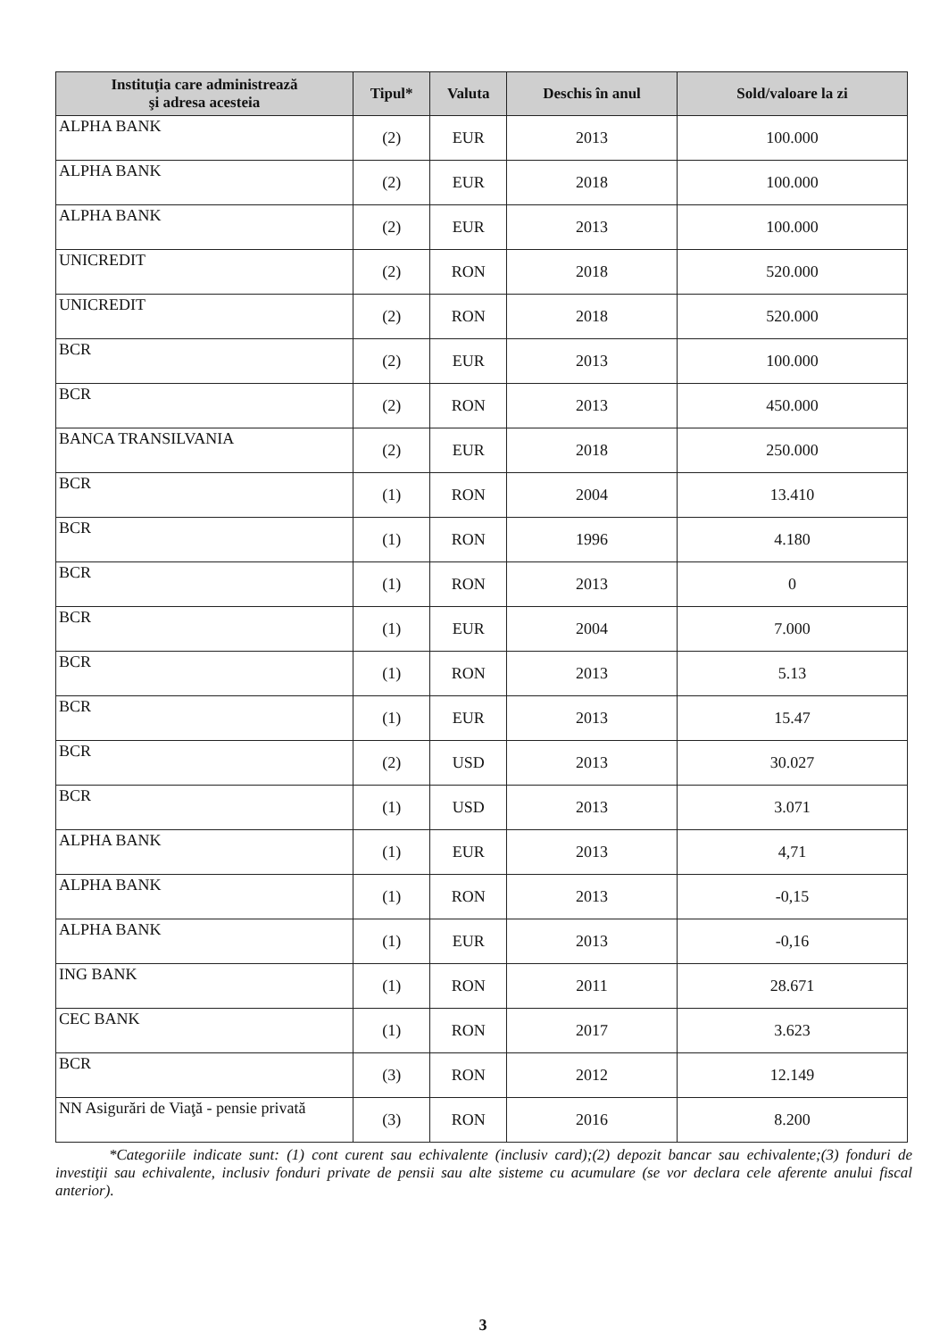| Instituţia care administrează şi adresa acesteia | Tipul* | Valuta | Deschis în anul | Sold/valoare la zi |
| --- | --- | --- | --- | --- |
| ALPHA BANK | (2) | EUR | 2013 | 100.000 |
| ALPHA BANK | (2) | EUR | 2018 | 100.000 |
| ALPHA BANK | (2) | EUR | 2013 | 100.000 |
| UNICREDIT | (2) | RON | 2018 | 520.000 |
| UNICREDIT | (2) | RON | 2018 | 520.000 |
| BCR | (2) | EUR | 2013 | 100.000 |
| BCR | (2) | RON | 2013 | 450.000 |
| BANCA TRANSILVANIA | (2) | EUR | 2018 | 250.000 |
| BCR | (1) | RON | 2004 | 13.410 |
| BCR | (1) | RON | 1996 | 4.180 |
| BCR | (1) | RON | 2013 | 0 |
| BCR | (1) | EUR | 2004 | 7.000 |
| BCR | (1) | RON | 2013 | 5.13 |
| BCR | (1) | EUR | 2013 | 15.47 |
| BCR | (2) | USD | 2013 | 30.027 |
| BCR | (1) | USD | 2013 | 3.071 |
| ALPHA BANK | (1) | EUR | 2013 | 4,71 |
| ALPHA BANK | (1) | RON | 2013 | -0,15 |
| ALPHA BANK | (1) | EUR | 2013 | -0,16 |
| ING BANK | (1) | RON | 2011 | 28.671 |
| CEC BANK | (1) | RON | 2017 | 3.623 |
| BCR | (3) | RON | 2012 | 12.149 |
| NN Asigurări de Viaţă - pensie privată | (3) | RON | 2016 | 8.200 |
*Categoriile indicate sunt: (1) cont curent sau echivalente (inclusiv card);(2) depozit bancar sau echivalente;(3) fonduri de investiţii sau echivalente, inclusiv fonduri private de pensii sau alte sisteme cu acumulare (se vor declara cele aferente anului fiscal anterior).
3